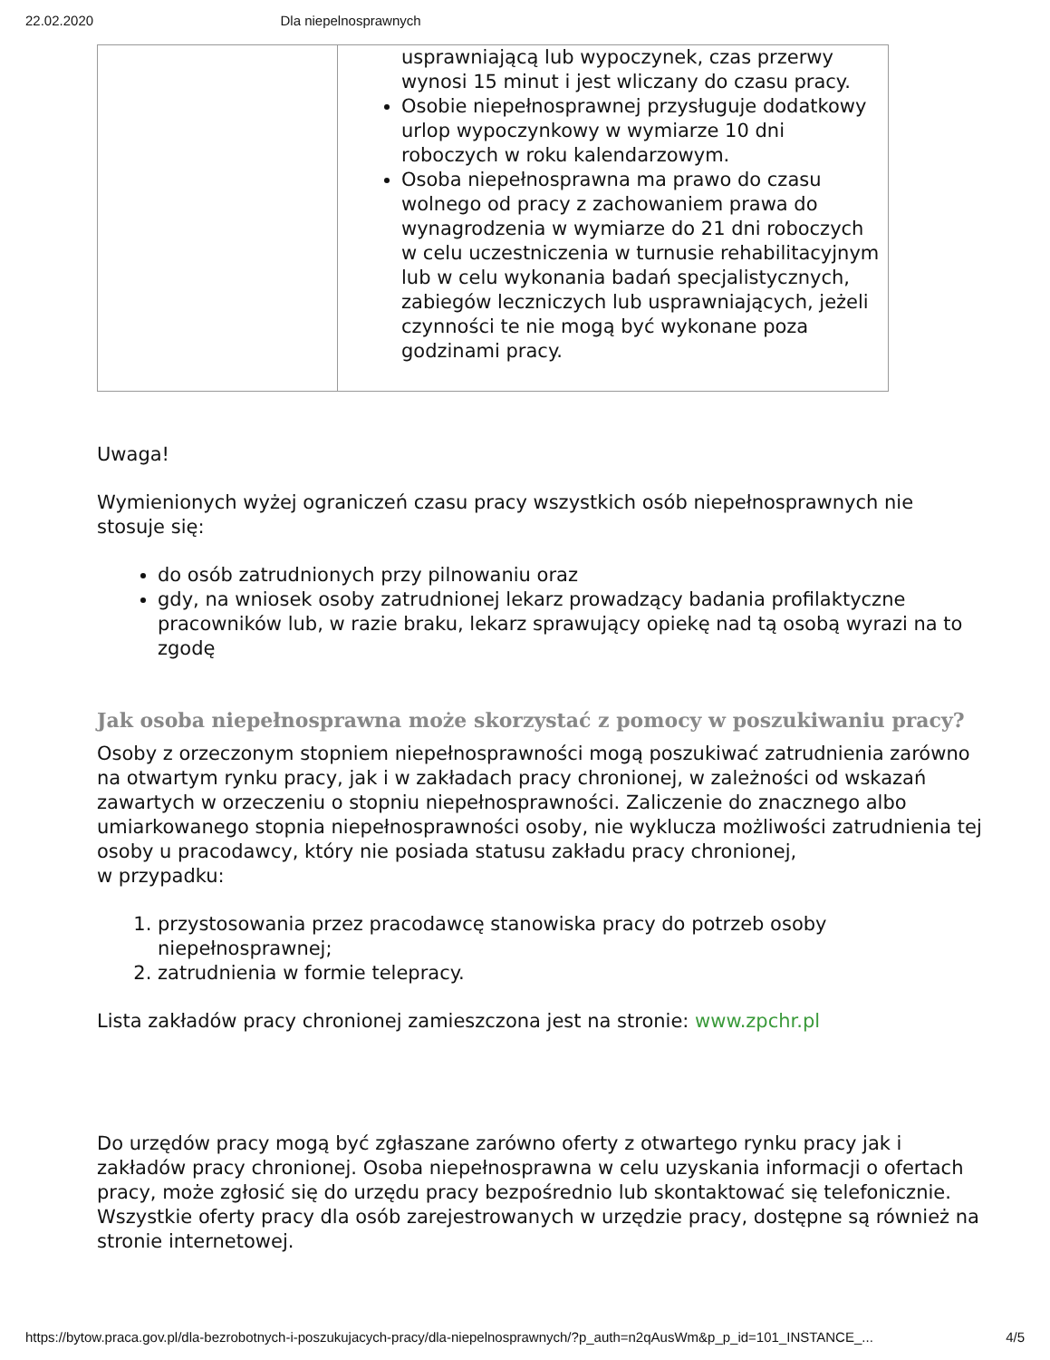22.02.2020 Dla niepelnosprawnych
| | usprawniającą lub wypoczynek, czas przerwy wynosi 15 minut i jest wliczany do czasu pracy. Osobie niepełnosprawnej przysługuje dodatkowy urlop wypoczynkowy w wymiarze 10 dni roboczych w roku kalendarzowym. Osoba niepełnosprawna ma prawo do czasu wolnego od pracy z zachowaniem prawa do wynagrodzenia w wymiarze do 21 dni roboczych w celu uczestniczenia w turnusie rehabilitacyjnym lub w celu wykonania badań specjalistycznych, zabiegów leczniczych lub usprawniających, jeżeli czynności te nie mogą być wykonane poza godzinami pracy. |
Uwaga!
Wymienionych wyżej ograniczeń czasu pracy wszystkich osób niepełnosprawnych nie stosuje się:
do osób zatrudnionych przy pilnowaniu oraz
gdy, na wniosek osoby zatrudnionej lekarz prowadzący badania profilaktyczne pracowników lub, w razie braku, lekarz sprawujący opiekę nad tą osobą wyrazi na to zgodę
Jak osoba niepełnosprawna może skorzystać z pomocy w poszukiwaniu pracy?
Osoby z orzeczonym stopniem niepełnosprawności mogą poszukiwać zatrudnienia zarówno na otwartym rynku pracy, jak i w zakładach pracy chronionej, w zależności od wskazań zawartych w orzeczeniu o stopniu niepełnosprawności. Zaliczenie do znacznego albo umiarkowanego stopnia niepełnosprawności osoby, nie wyklucza możliwości zatrudnienia tej osoby u pracodawcy, który nie posiada statusu zakładu pracy chronionej,
w przypadku:
1. przystosowania przez pracodawcę stanowiska pracy do potrzeb osoby niepełnosprawnej;
2. zatrudnienia w formie telepracy.
Lista zakładów pracy chronionej zamieszczona jest na stronie: www.zpchr.pl
Do urzędów pracy mogą być zgłaszane zarówno oferty z otwartego rynku pracy jak i zakładów pracy chronionej. Osoba niepełnosprawna w celu uzyskania informacji o ofertach pracy, może zgłosić się do urzędu pracy bezpośrednio lub skontaktować się telefonicznie. Wszystkie oferty pracy dla osób zarejestrowanych w urzędzie pracy, dostępne są również na stronie internetowej.
https://bytow.praca.gov.pl/dla-bezrobotnych-i-poszukujacych-pracy/dla-niepelnosprawnych/?p_auth=n2qAusWm&p_p_id=101_INSTANCE_... 4/5